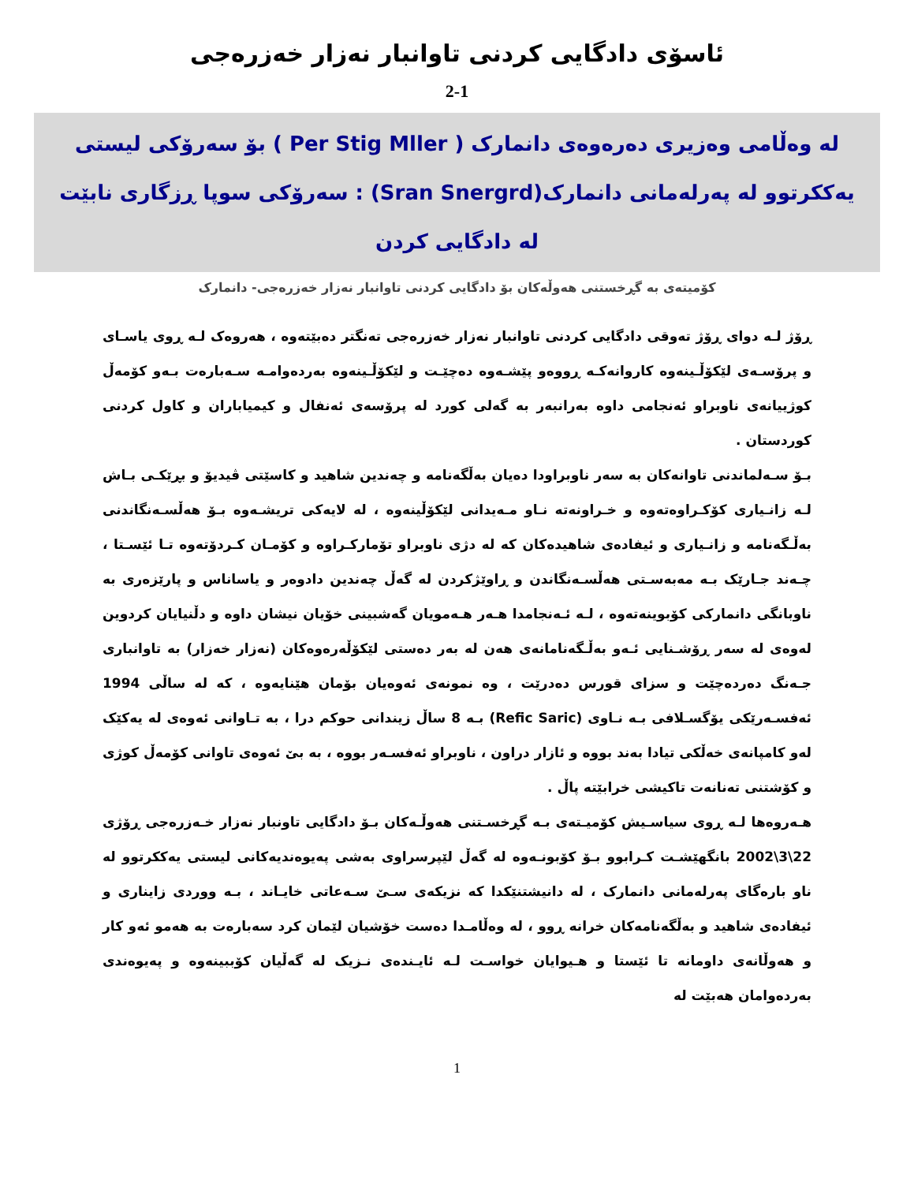ئاسۆی دادگایی کردنی تاوانبار نەزار خەزرەجی
2-1
لە وەڵامی وەزیری دەرەوەی دانمارک ( Per Stig Mller ) بۆ سەرۆکی لیستی یەککرتوو لە پەرلەمانی دانمارک(Sran Snergrd) : سەرۆکی سوپا ڕزگاری نابێت لە دادگایی کردن
کۆمیتەی بە گڕخستنی هەوڵەکان بۆ دادگایی کردنی تاوانبار نەزار خەزرەجی- دانمارک
ڕۆژ لـە دوای ڕۆژ تەوقی دادگایی کردنی تاوانبار نەزار خەزرەجی تەنگتر دەبێتەوە ، هەروەک لـە ڕوی یاسـای و پرۆسـەی لێکۆڵـینەوە کاروانەکـە ڕووەو پێشـەوە دەچێـت و لێکۆڵـینەوە بەردەوامـە سـەبارەت بـەو کۆمەڵ کوژییانەی ناوبراو ئەنجامی داوە بەرانبەر بە گەلی کورد لە پرۆسەی ئەنفال و کیمیاباران و کاول کردنی کوردستان .
بـۆ سـەلماندنی تاوانەکان بە سەر ناوبراودا دەیان بەڵگەنامە و چەندین شاهید و کاسێتی ڤیدیۆ و بڕێکـی بـاش لـە زانـیاری کۆکـراوەتەوە و خـراونەتە نـاو مـەیدانی لێکۆڵینەوە ، لە لایەکی تریشـەوە بـۆ هەڵسـەنگاندنی بەڵـگەنامە و زانـیاری و ئیفادەی شاهیدەکان کە لە دژی ناوبراو تۆمارکـراوە و کۆمـان کـردۆتەوە تـا ئێسـتا ، چـەند جـارێک بـە مەبەسـتی هەڵسـەنگاندن و ڕاوێژکردن لە گەڵ چەندین دادوەر و یاساناس و پارێزەری بە ناوبانگی دانمارکی کۆبوینەتەوە ، لـە ئـەنجامدا هـەر هـەمویان گەشبینی خۆیان نیشان داوە و دڵنیایان کردوین لەوەی لە سەر ڕۆشـنایی ئـەو بەڵـگەنامانەی هەن لە بەر دەستی لێکۆڵەرەوەکان (نەزار خەزار) بە تاوانباری جـەنگ دەردەچێت و سزای قورس دەدرێت ، وە نمونەی ئەوەیان بۆمان هێنایەوە ، کە لە ساڵی 1994 ئەفسـەرێکی یۆگسـلافی بـە نـاوی (Refic Saric) بـە 8 ساڵ زیندانی حوکم درا ، بە تـاوانی ئەوەی لە یەکێک لەو کامپانەی خەڵکی تیادا بەند بووە و ئازار دراون ، ناوبراو ئەفسـەر بووە ، بە بێ ئەوەی تاوانی کۆمەڵ کوژی و کۆشتنی تەنانەت تاکیشی خرابێتە پاڵ .
هـەروەها لـە ڕوی سیاسـیش کۆمیـتەی بـە گڕخسـتنی هەوڵـەکان بـۆ دادگایی تاونبار نەزار خـەزرەجی ڕۆژی 22\3\2002 بانگهێشـت کـرابوو بـۆ کۆبونـەوە لە گەڵ لێپرسراوی بەشی پەیوەندیەکانی لیستی یەککرتوو لە ناو بارەگای پەرلەمانی دانمارک ، لە دانیشتنێکدا کە نزیکەی سـێ سـەعاتی خایـاند ، بـە ووردی زایناری و ئیفادەی شاهید و بەڵگەنامەکان خرانە ڕوو ، لە وەڵامـدا دەست خۆشیان لێمان کرد سەبارەت بە هەمو ئەو کار و هەوڵانەی داومانە تا ئێستا و هـیوایان خواسـت لـە ئایـندەی نـزیک لە گەڵیان کۆببینەوە و پەیوەندی بەردەوامان هەبێت لە
1